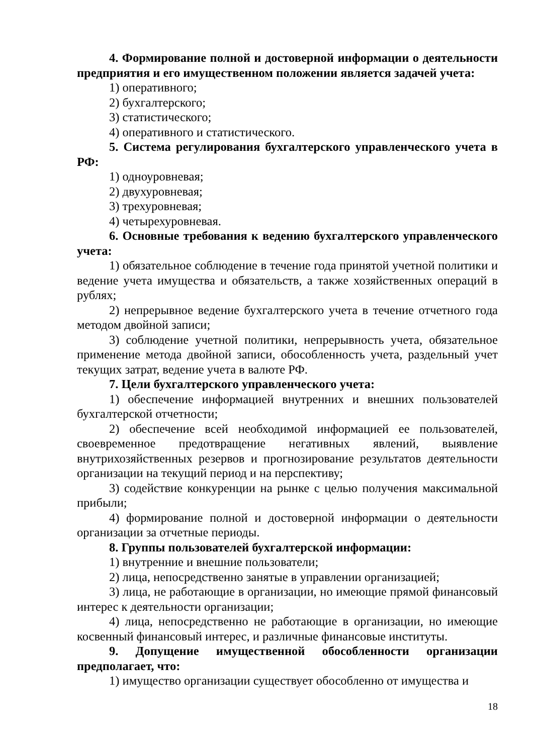4. Формирование полной и достоверной информации о деятельности предприятия и его имущественном положении является задачей учета:
1) оперативного;
2) бухгалтерского;
3) статистического;
4) оперативного и статистического.
5. Система регулирования бухгалтерского управленческого учета в РФ:
1) одноуровневая;
2) двухуровневая;
3) трехуровневая;
4) четырехуровневая.
6. Основные требования к ведению бухгалтерского управленческого учета:
1) обязательное соблюдение в течение года принятой учетной политики и ведение учета имущества и обязательств, а также хозяйственных операций в рублях;
2) непрерывное ведение бухгалтерского учета в течение отчетного года методом двойной записи;
3) соблюдение учетной политики, непрерывность учета, обязательное применение метода двойной записи, обособленность учета, раздельный учет текущих затрат, ведение учета в валюте РФ.
7. Цели бухгалтерского управленческого учета:
1) обеспечение информацией внутренних и внешних пользователей бухгалтерской отчетности;
2) обеспечение всей необходимой информацией ее пользователей, своевременное предотвращение негативных явлений, выявление внутрихозяйственных резервов и прогнозирование результатов деятельности организации на текущий период и на перспективу;
3) содействие конкуренции на рынке с целью получения максимальной прибыли;
4) формирование полной и достоверной информации о деятельности организации за отчетные периоды.
8. Группы пользователей бухгалтерской информации:
1) внутренние и внешние пользователи;
2) лица, непосредственно занятые в управлении организацией;
3) лица, не работающие в организации, но имеющие прямой финансовый интерес к деятельности организации;
4) лица, непосредственно не работающие в организации, но имеющие косвенный финансовый интерес, и различные финансовые институты.
9. Допущение имущественной обособленности организации предполагает, что:
1) имущество организации существует обособленно от имущества и
18